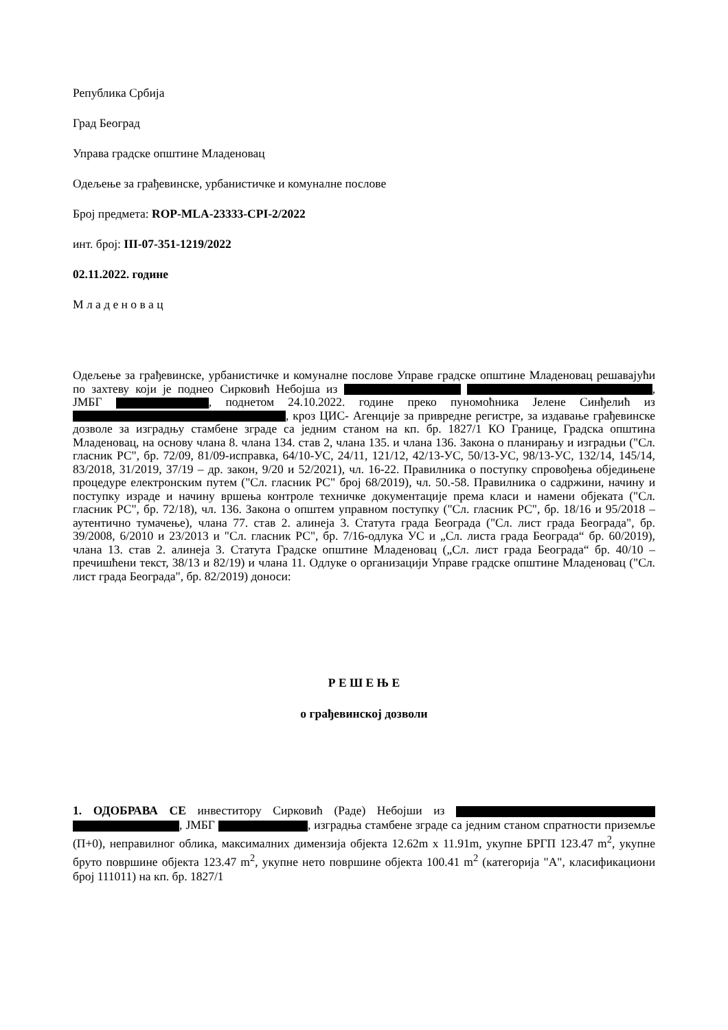Република Србија
Град Београд
Управа градске општине Младеновац
Одељење за грађевинске, урбанистичке и комуналне послове
Број предмета: ROP-MLA-23333-CPI-2/2022
инт. број: III-07-351-1219/2022
02.11.2022. године
М л а д е н о в а ц
Одељење за грађевинске, урбанистичке и комуналне послове Управе градске општине Младеновац решавајући по захтеву који је поднео Сирковић Небојша из , ЈМБГ , поднетом 24.10.2022. године преко пуномоћника Јелене Синђелић из , кроз ЦИС- Агенције за привредне регистре, за издавање грађевинске дозволе за изградњу стамбене зграде са једним станом на кп. бр. 1827/1 КО Границе, Градска општина Младеновац, на основу члана 8. члана 134. став 2, члана 135. и члана 136. Закона о планирању и изградњи ("Сл. гласник РС", бр. 72/09, 81/09-исправка, 64/10-УС, 24/11, 121/12, 42/13-УС, 50/13-УС, 98/13-УС, 132/14, 145/14, 83/2018, 31/2019, 37/19 – др. закон, 9/20 и 52/2021), чл. 16-22. Правилника о поступку спровођења обједињене процедуре електронским путем ("Сл. гласник РС" број 68/2019), чл. 50.-58. Правилника о садржини, начину и поступку израде и начину вршења контроле техничке документације према класи и намени објеката ("Сл. гласник РС", бр. 72/18), чл. 136. Закона о општем управном поступку ("Сл. гласник РС", бр. 18/16 и 95/2018 – аутентично тумачење), члана 77. став 2. алинеја 3. Статута града Београда ("Сл. лист града Београда", бр. 39/2008, 6/2010 и 23/2013 и "Сл. гласник РС", бр. 7/16-одлука УС и „Сл. листа града Београда“ бр. 60/2019), члана 13. став 2. алинеја 3. Статута Градске општине Младеновац („Сл. лист града Београда“ бр. 40/10 – пречишћени текст, 38/13 и 82/19) и члана 11. Одлуке о организацији Управе градске општине Младеновац ("Сл. лист града Београда", бр. 82/2019) доноси:
Р Е Ш Е Њ Е
о грађевинској дозволи
1. ОДОБРАВА СЕ инвеститору Сирковић (Раде) Небојши из , ЈМБГ , изградња стамбене зграде са једним станом спратности приземље (П+0), неправилног облика, максималних димензија објекта 12.62m x 11.91m, укупне БРГП 123.47 m<sup>2</sup>, укупне бруто површине објекта 123.47 m<sup>2</sup>, укупне нето површине објекта 100.41 m<sup>2</sup> (категорија "А", класификациони број 111011) на кп. бр. 1827/1